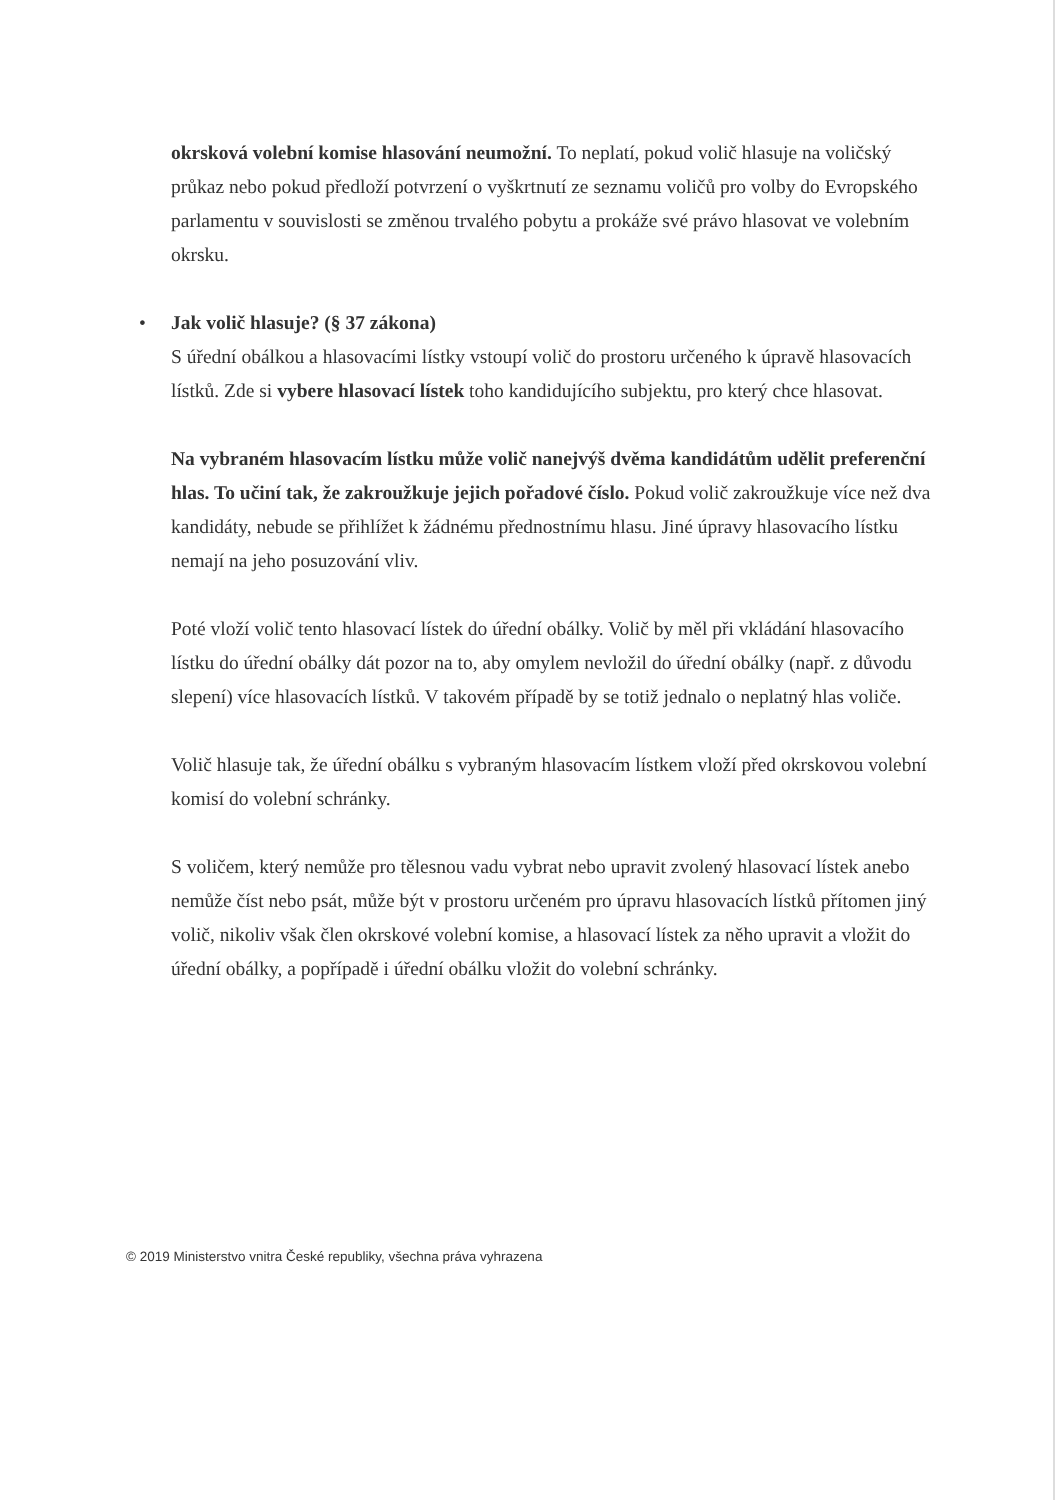okrsková volební komise hlasování neumožní. To neplatí, pokud volič hlasuje na voličský průkaz nebo pokud předloží potvrzení o vyškrtnutí ze seznamu voličů pro volby do Evropského parlamentu v souvislosti se změnou trvalého pobytu a prokáže své právo hlasovat ve volebním okrsku.
• Jak volič hlasuje? (§ 37 zákona)
S úřední obálkou a hlasovacími lístky vstoupí volič do prostoru určeného k úpravě hlasovacích lístků. Zde si vybere hlasovací lístek toho kandidujícího subjektu, pro který chce hlasovat.
Na vybraném hlasovacím lístku může volič nanejvýš dvěma kandidátům udělit preferenční hlas. To učiní tak, že zakroužkuje jejich pořadové číslo. Pokud volič zakroužkuje více než dva kandidáty, nebude se přihlížet k žádnému přednostnímu hlasu. Jiné úpravy hlasovacího lístku nemají na jeho posuzování vliv.
Poté vloží volič tento hlasovací lístek do úřední obálky. Volič by měl při vkládání hlasovacího lístku do úřední obálky dát pozor na to, aby omylem nevložil do úřední obálky (např. z důvodu slepení) více hlasovacích lístků. V takovém případě by se totiž jednalo o neplatný hlas voliče.
Volič hlasuje tak, že úřední obálku s vybraným hlasovacím lístkem vloží před okrskovou volební komisí do volební schránky.
S voličem, který nemůže pro tělesnou vadu vybrat nebo upravit zvolený hlasovací lístek anebo nemůže číst nebo psát, může být v prostoru určeném pro úpravu hlasovacích lístků přítomen jiný volič, nikoliv však člen okrskové volební komise, a hlasovací lístek za něho upravit a vložit do úřední obálky, a popřípadě i úřední obálku vložit do volební schránky.
© 2019 Ministerstvo vnitra České republiky, všechna práva vyhrazena